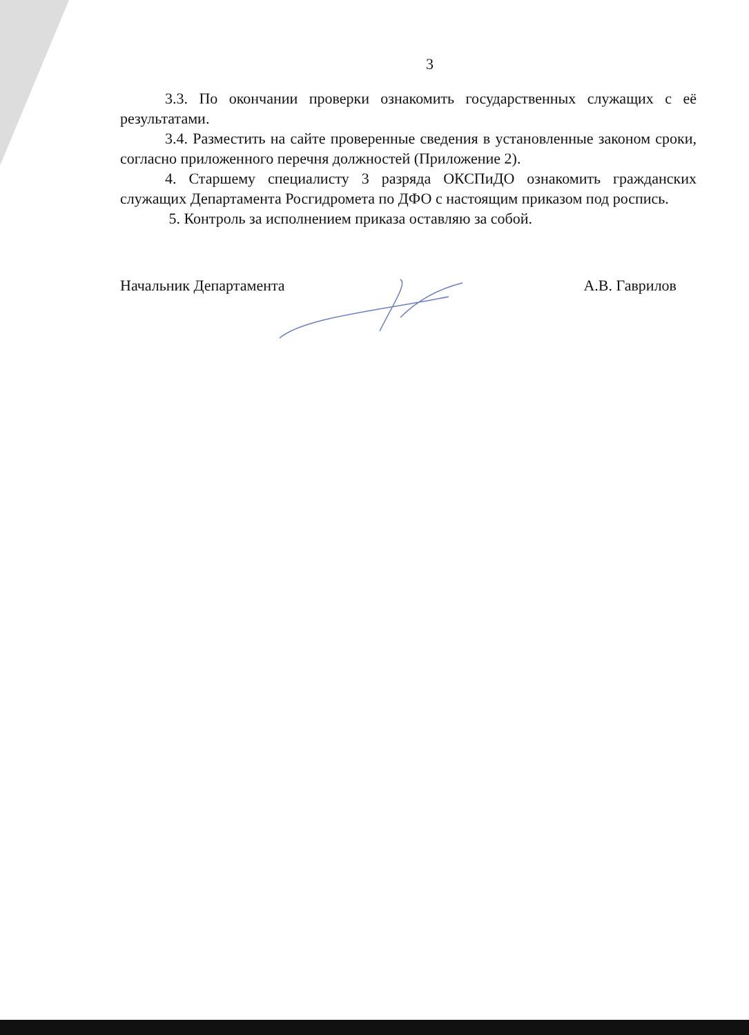3
3.3. По окончании проверки ознакомить государственных служащих с её результатами.
3.4. Разместить на сайте проверенные сведения в установленные законом сроки, согласно приложенного перечня должностей (Приложение 2).
4. Старшему специалисту 3 разряда ОКСПиДО ознакомить гражданских служащих Департамента Росгидромета по ДФО с настоящим приказом под роспись.
5. Контроль за исполнением приказа оставляю за собой.
Начальник Департамента А.В. Гаврилов